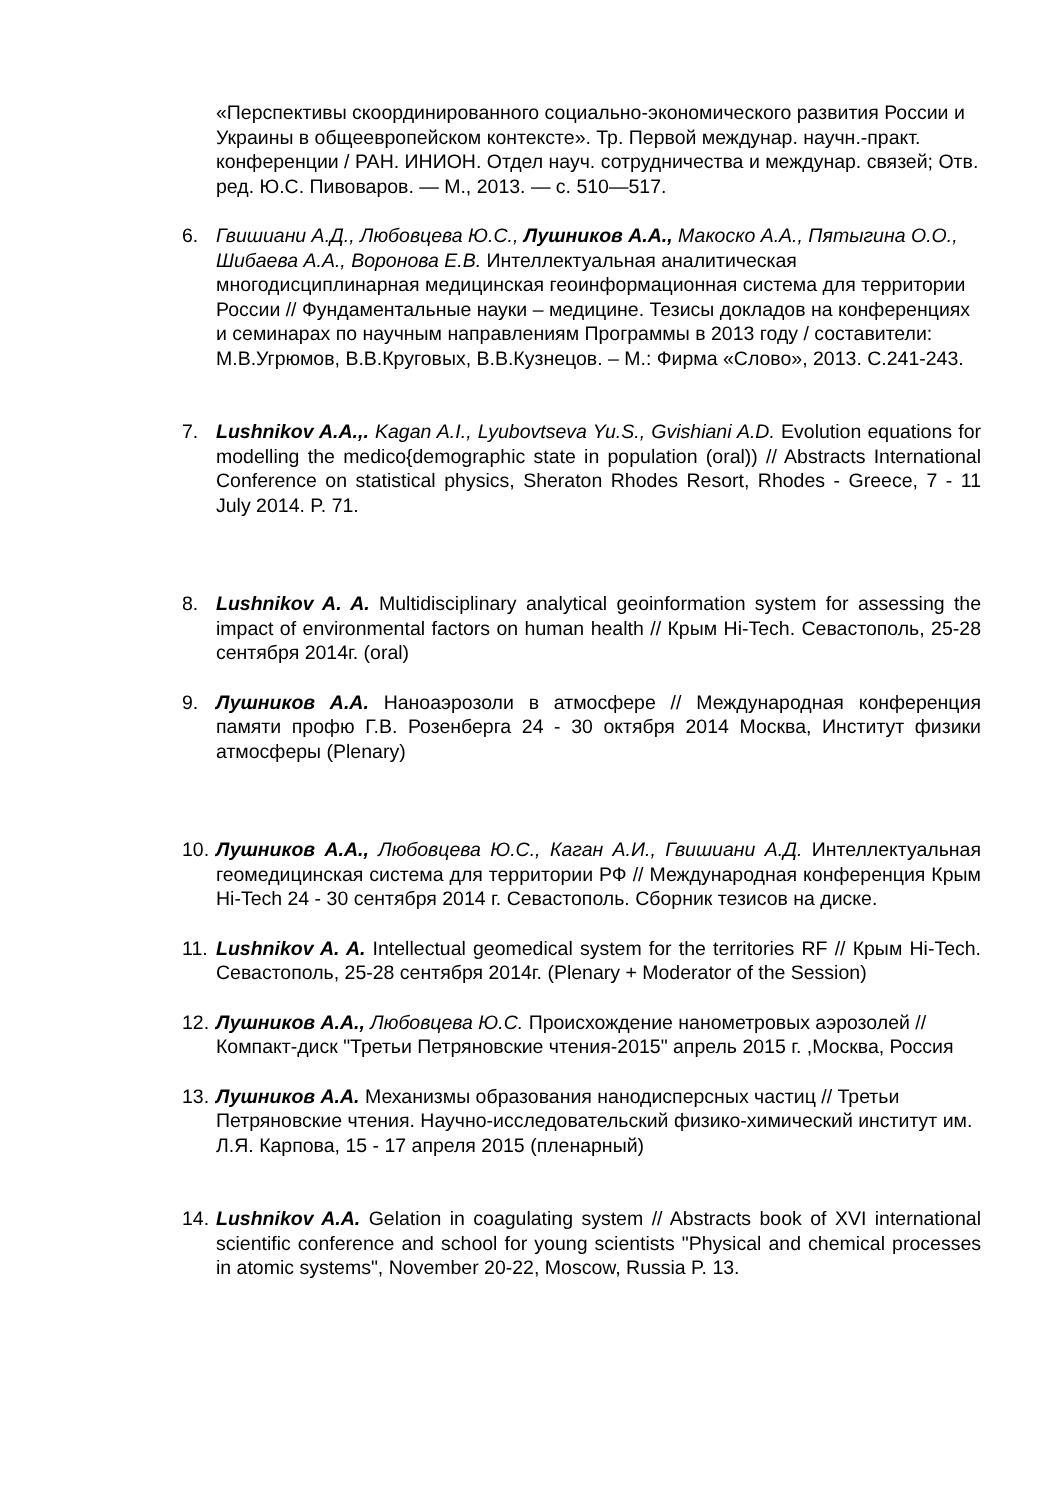«Перспективы скоординированного социально-экономического развития России и Украины в общеевропейском контексте». Тр. Первой междунар. научн.-практ. конференции / РАН. ИНИОН. Отдел науч. сотрудничества и междунар. связей; Отв. ред. Ю.С. Пивоваров. — М., 2013. — с. 510—517.
6. Гвишиани А.Д., Любовцева Ю.С., Лушников А.А., Макоско А.А., Пятыгина О.О., Шибаева А.А., Воронова Е.В. Интеллектуальная аналитическая многодисциплинарная медицинская геоинформационная система для территории России // Фундаментальные науки – медицине. Тезисы докладов на конференциях и семинарах по научным направлениям Программы в 2013 году / составители: М.В.Угрюмов, В.В.Круговых, В.В.Кузнецов. – М.: Фирма «Слово», 2013. С.241-243.
7. Lushnikov A.A.,. Kagan A.I., Lyubovtseva Yu.S., Gvishiani A.D. Evolution equations for modelling the medico{demographic state in population (oral)) // Abstracts International Conference on statistical physics, Sheraton Rhodes Resort, Rhodes - Greece, 7 - 11 July 2014. P. 71.
8. Lushnikov A. A. Multidisciplinary analytical geoinformation system for assessing the impact of environmental factors on human health // Крым Hi-Tech. Севастополь, 25-28 сентября 2014г. (oral)
9. Лушников А.А. Наноаэрозоли в атмосфере // Международная конференция памяти профю Г.В. Розенберга 24 - 30 октября 2014 Москва, Институт физики атмосферы (Plenary)
10.
Лушников А.А., Любовцева Ю.С., Каган А.И., Гвишиани А.Д. Интеллектуальная геомедицинская система для территории РФ // Международная конференция Крым Hi-Tech 24 - 30 сентября 2014 г. Севастополь. Сборник тезисов на диске.
11.
Lushnikov A. A. Intellectual geomedical system for the territories RF // Крым Hi-Tech. Севастополь, 25-28 сентября 2014г. (Plenary + Moderator of the Session)
12.
Лушников А.А., Любовцева Ю.С. Происхождение нанометровых аэрозолей // Компакт-диск "Третьи Петряновские чтения-2015" апрель 2015 г. ,Москва, Россия
13.
Лушников А.А. Механизмы образования нанодисперсных частиц // Третьи Петряновские чтения. Научно-исследовательский физико-химический институт им. Л.Я. Карпова, 15 - 17 апреля 2015 (пленарный)
14.
Lushnikov A.A. Gelation in coagulating system // Abstracts book of XVI international scientific conference and school for young scientists "Physical and chemical processes in atomic systems", November 20-22, Moscow, Russia P. 13.